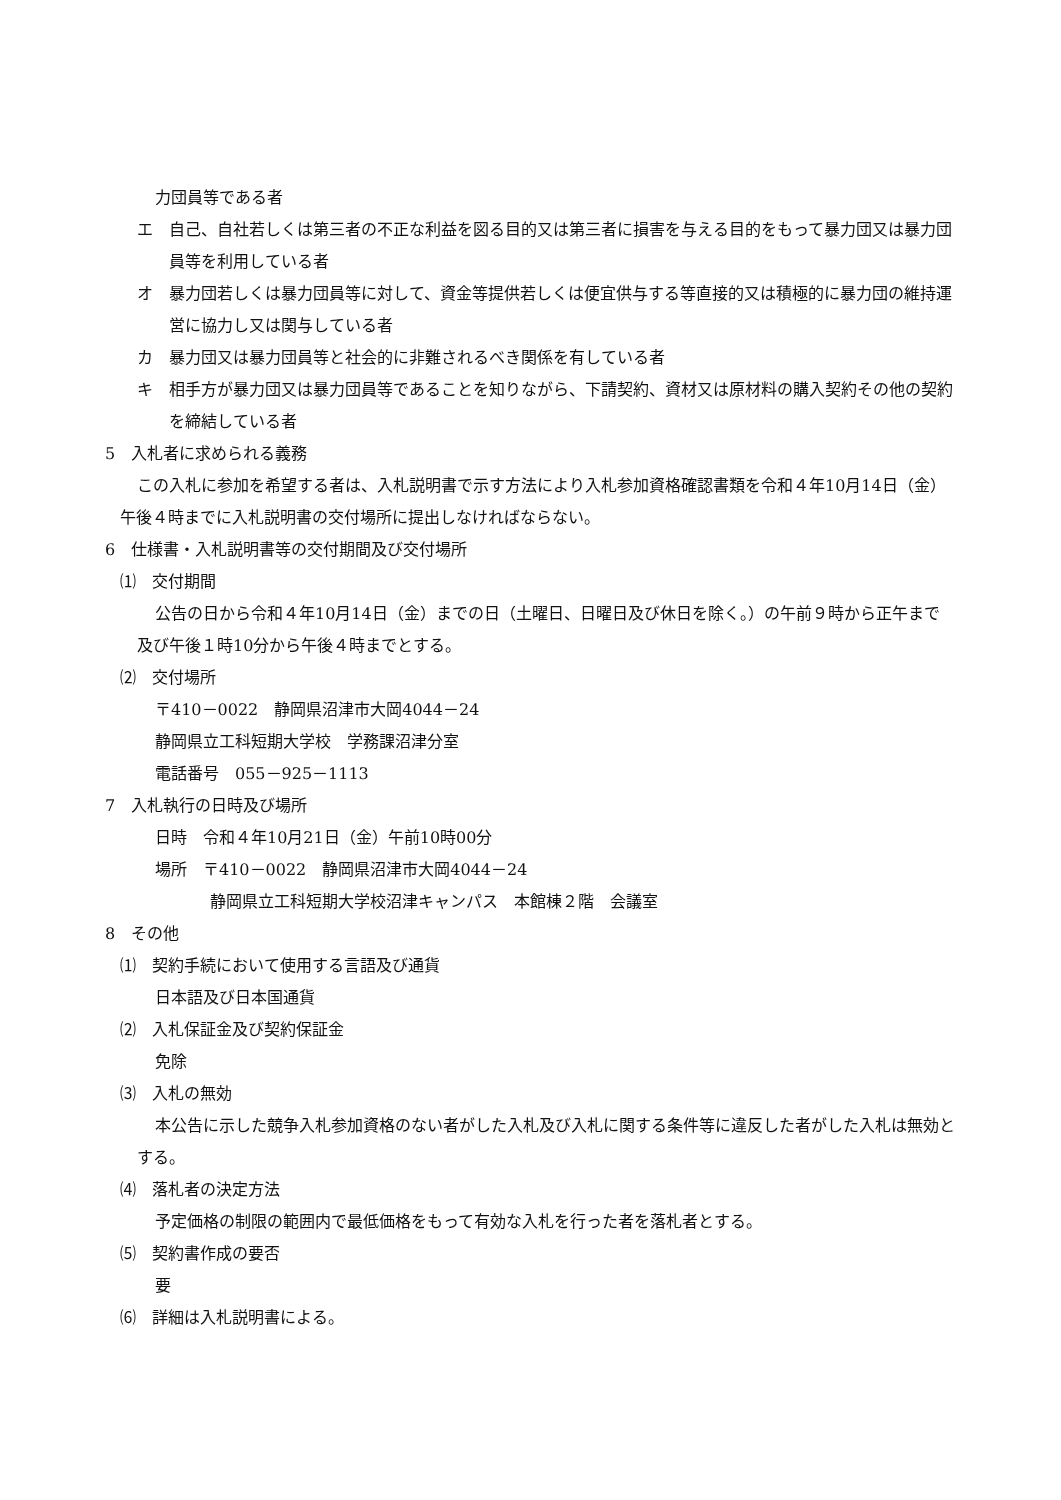力団員等である者
エ　自己、自社若しくは第三者の不正な利益を図る目的又は第三者に損害を与える目的をもって暴力団又は暴力団員等を利用している者
オ　暴力団若しくは暴力団員等に対して、資金等提供若しくは便宜供与する等直接的又は積極的に暴力団の維持運営に協力し又は関与している者
カ　暴力団又は暴力団員等と社会的に非難されるべき関係を有している者
キ　相手方が暴力団又は暴力団員等であることを知りながら、下請契約、資材又は原材料の購入契約その他の契約を締結している者
5　入札者に求められる義務
この入札に参加を希望する者は、入札説明書で示す方法により入札参加資格確認書類を令和４年10月14日（金）午後４時までに入札説明書の交付場所に提出しなければならない。
6　仕様書・入札説明書等の交付期間及び交付場所
⑴　交付期間
公告の日から令和４年10月14日（金）までの日（土曜日、日曜日及び休日を除く。）の午前９時から正午まで及び午後１時10分から午後４時までとする。
⑵　交付場所
〒410－0022　静岡県沼津市大岡4044－24
静岡県立工科短期大学校　学務課沼津分室
電話番号　055－925－1113
7　入札執行の日時及び場所
日時　令和４年10月21日（金）午前10時00分
場所　〒410－0022　静岡県沼津市大岡4044－24
静岡県立工科短期大学校沼津キャンパス　本館棟２階　会議室
8　その他
⑴　契約手続において使用する言語及び通貨
日本語及び日本国通貨
⑵　入札保証金及び契約保証金
免除
⑶　入札の無効
本公告に示した競争入札参加資格のない者がした入札及び入札に関する条件等に違反した者がした入札は無効とする。
⑷　落札者の決定方法
予定価格の制限の範囲内で最低価格をもって有効な入札を行った者を落札者とする。
⑸　契約書作成の要否
要
⑹　詳細は入札説明書による。